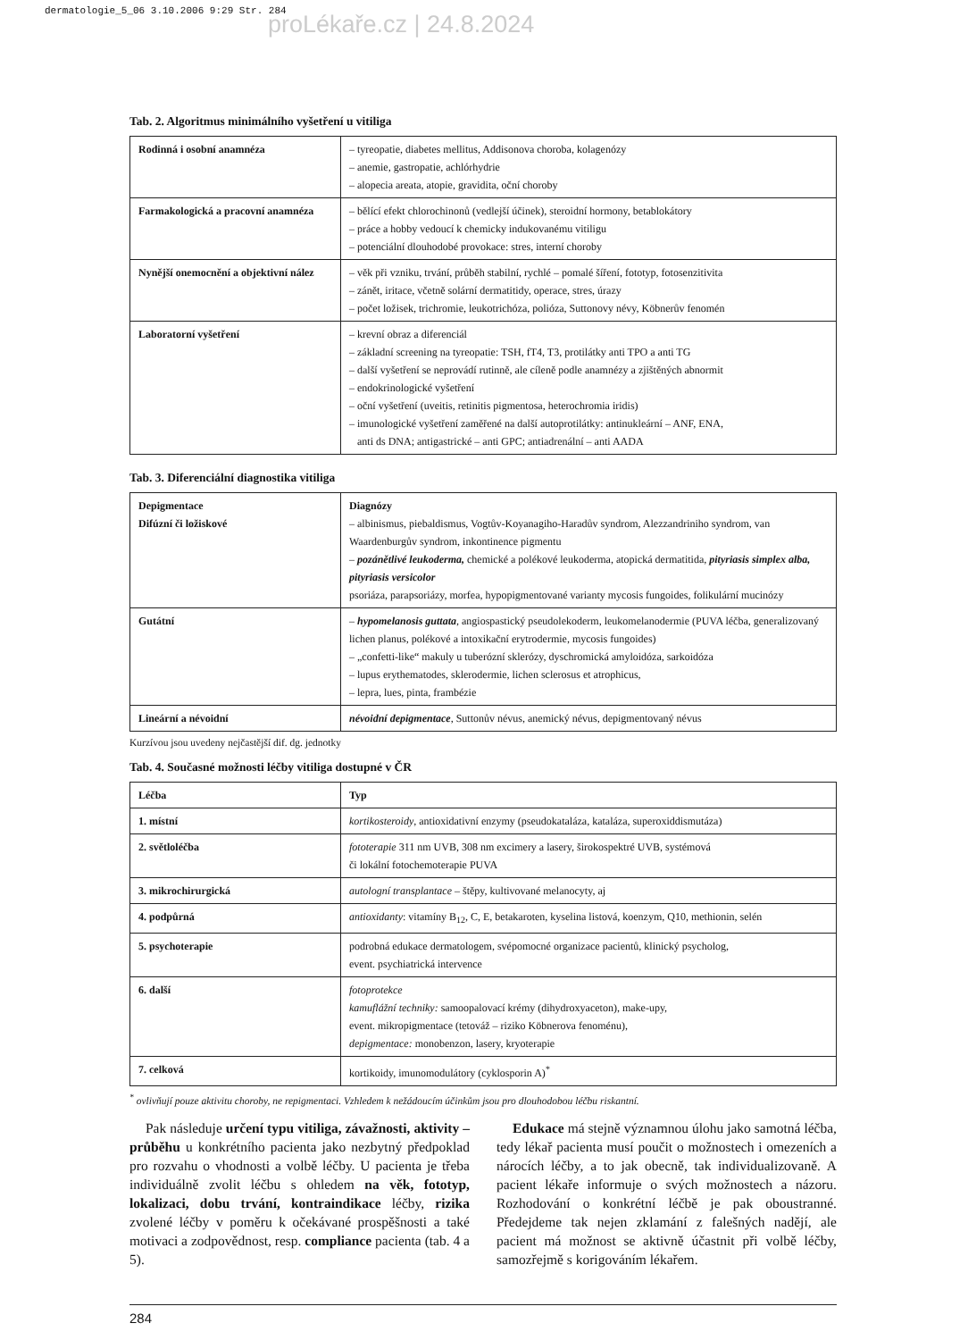dermatologie_5_06 3.10.2006 9:29 Str. 284
proLékaře.cz | 24.8.2024
Tab. 2. Algoritmus minimálního vyšetření u vitiliga
| Rodinná i osobní anamnéza | – tyreopatie, diabetes mellitus, Addisonova choroba, kolagenózy – anemie, gastropatie, achlórhydrie – alopecia areata, atopie, gravidita, oční choroby |
| Farmakologická a pracovní anamnéza | – bělící efekt chlorochinonů (vedlejší účinek), steroidní hormony, betablokátory – práce a hobby vedoucí k chemicky indukovanému vitiligu – potenciální dlouhodobé provokace: stres, interní choroby |
| Nynější onemocnění a objektivní nález | – věk při vzniku, trvání, průběh stabilní, rychlé – pomalé šíření, fototyp, fotosenzitivita – zánět, iritace, včetně solární dermatitidy, operace, stres, úrazy – počet ložisek, trichromie, leukotrichóza, polióza, Suttonovy névy, Köbnerův fenomén |
| Laboratorní vyšetření | – krevní obraz a diferenciál – základní screening na tyreopatie: TSH, fT4, T3, protilátky anti TPO a anti TG – další vyšetření se neprovádí rutinně, ale cíleně podle anamnézy a zjištěných abnormit – endokrinologické vyšetření – oční vyšetření (uveitis, retinitis pigmentosa, heterochromia iridis) – imunologické vyšetření zaměřené na další autoprotilátky: antinukleární – ANF, ENA, anti ds DNA; antigastrické – anti GPC; antiadrenální – anti AADA |
Tab. 3. Diferenciální diagnostika vitiliga
| Depigmentace Difúzní či ložiskové | Diagnózy – albinismus, piebaldismus, Vogtův-Koyanagiho-Haradův syndrom, Alezzandriniho syndrom, van Waardenburgův syndrom, inkontinence pigmentu – pozánětlivé leukoderma, chemické a polékové leukoderma, atopická dermatitida, pityriasis simplex alba, pityriasis versicolor psoriáza, parapsoriázy, morfea, hypopigmentované varianty mycosis fungoides, folikulární mucinózy |
| Gutátní | – hypomelanosis guttata , angiospastický pseudolekoderm, leukomelanodermie (PUVA léčba, generalizovaný lichen planus, polékové a intoxikační erytrodermie, mycosis fungoides) – „confetti-like“ makuly u tuberózní sklerózy, dyschromická amyloidóza, sarkoidóza – lupus erythematodes, sklerodermie, lichen sclerosus et atrophicus, – lepra, lues, pinta, frambézie |
| Lineární a névoidní | névoidní depigmentace , Suttonův névus, anemický névus, depigmentovaný névus |
Kurzívou jsou uvedeny nejčastější dif. dg. jednotky
Tab. 4. Současné možnosti léčby vitiliga dostupné v ČR
| Léčba | Typ |
| --- | --- |
| 1. místní | kortikosteroidy , antioxidativní enzymy (pseudokataláza, kataláza, superoxiddismutáza) |
| 2. světloléčba | fototerapie 311 nm UVB, 308 nm excimery a lasery, širokospektré UVB, systémová či lokální fotochemoterapie PUVA |
| 3. mikrochirurgická | autologní transplantace – štěpy, kultivované melanocyty, aj |
| 4. podpůrná | antioxidanty : vitamíny B<sub>12</sub>, C, E, betakaroten, kyselina listová, koenzym, Q10, methionin, selén |
| 5. psychoterapie | podrobná edukace dermatologem, svépomocné organizace pacientů, klinický psycholog, event. psychiatrická intervence |
| 6. další | fotoprotekce kamuflážní techniky: samoopalovací krémy (dihydroxyaceton), make-upy, event. mikropigmentace (tetováž – riziko Köbnerova fenoménu), depigmentace: monobenzon, lasery, kryoterapie |
| 7. celková | kortikoidy, imunomodulátory (cyklosporin A)<sup>*</sup> |
<sup>*</sup> ovlivňují pouze aktivitu choroby, ne repigmentaci. Vzhledem k nežádoucím účinkům jsou pro dlouhodobou léčbu riskantní.
Pak následuje určení typu vitiliga, závažnosti, aktivity – průběhu u konkrétního pacienta jako nezbytný předpoklad pro rozvahu o vhodnosti a volbě léčby. U pacienta je třeba individuálně zvolit léčbu s ohledem na věk, fototyp, lokalizaci, dobu trvání, kontraindikace léčby, rizika zvolené léčby v poměru k očekávané prospěšnosti a také motivaci a zodpovědnost, resp. compliance pacienta (tab. 4 a 5).
Edukace má stejně významnou úlohu jako samotná léčba, tedy lékař pacienta musí poučit o možnostech i omezeních a nárocích léčby, a to jak obecně, tak individualizovaně. A pacient lékaře informuje o svých možnostech a názoru. Rozhodování o konkrétní léčbě je pak oboustranné. Předejdeme tak nejen zklamání z falešných nadějí, ale pacient má možnost se aktivně účastnit při volbě léčby, samozřejmě s korigováním lékařem.
284